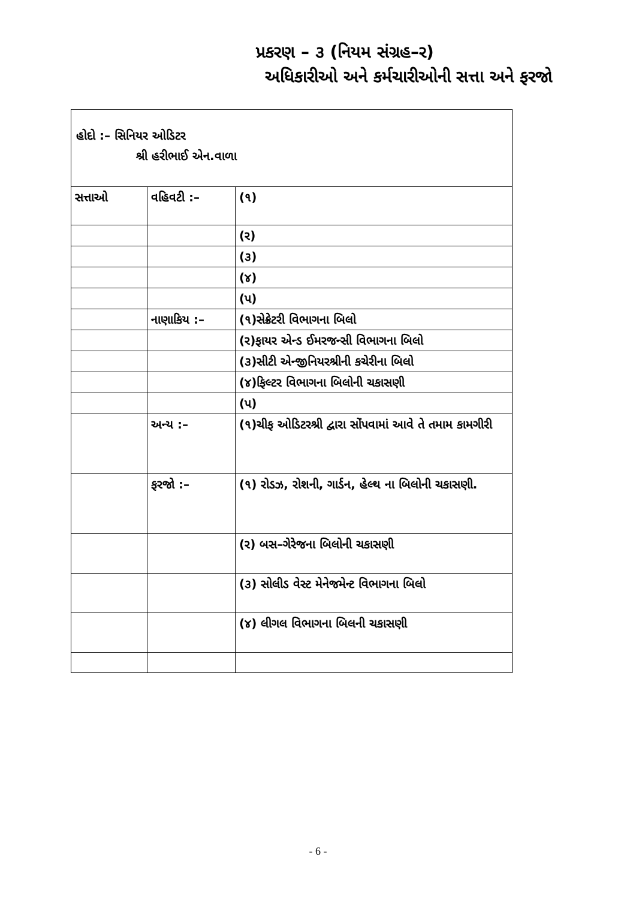પ્રકરણ – ૩ (નિયમ સંગ્રહ–ર)
અધિકારીઓ અને કર્મચારીઓની સત્તા અને ફરજો
હોદો :– સિનિયર ઓડિટર
શ્રી હરીભાઈ એન.વાળા
| સત્તાઓ | વહિવટી :– | (૧) |
| | | (ર) |
| | | (૩) |
| | | (૪) |
| | | (પ) |
| | નાણાકિય :– | (૧)સેક્રેટરી વિભાગના બિલો |
| | | (ર)ફાયર એન્ડ ઈમરજન્સી વિભાગના બિલો |
| | | (૩)સીટી એન્જીનિયરશ્રીની કચેરીના બિલો |
| | | (૪)ફિલ્ટર વિભાગના બિલોની ચકાસણી |
| | | (પ) |
| | અન્ય :– | (૧)ચીફ ઓડિટરશ્રી દ્વારા સોંપવામાં આવે તે તમામ કામગીરી |
| | ફરજો :– | (૧) રોડઝ, રોશની, ગાર્ડન, હેલ્થ ના બિલોની ચકાસણી. |
| | | (ર) બસ–ગેરેજના બિલોની ચકાસણી |
| | | (૩) સોલીડ વેસ્ટ મેનેજમેન્ટ વિભાગના બિલો |
| | | (૪) લીગલ વિભાગના બિલની ચકાસણી |
- 6 -